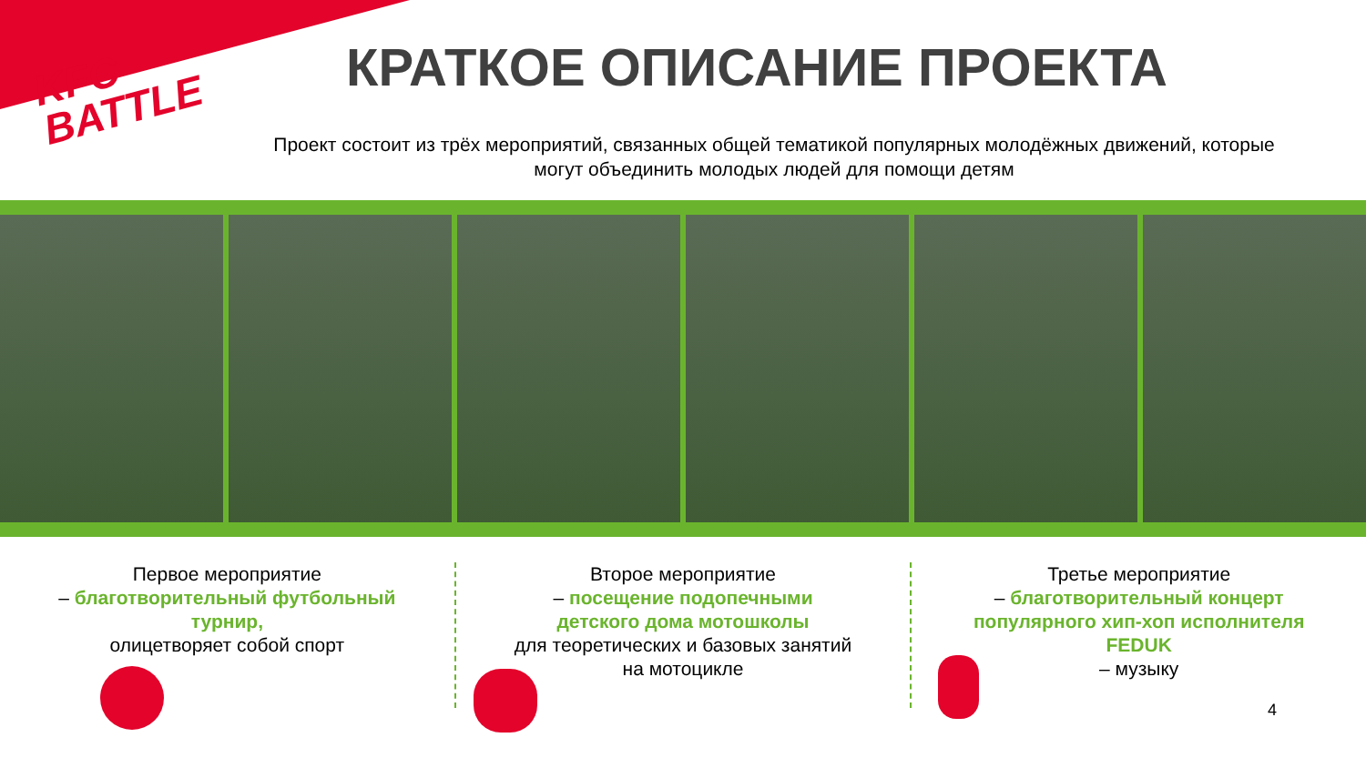KFC
BATTLE
КРАТКОЕ ОПИСАНИЕ ПРОЕКТА
Проект состоит из трёх мероприятий, связанных общей тематикой популярных молодёжных движений, которые могут объединить молодых людей для помощи детям
Первое мероприятие
– благотворительный футбольный турнир,
олицетворяет собой спорт
Второе мероприятие
– посещение подопечными детского дома мотошколы
для теоретических и базовых занятий на мотоцикле
Третье мероприятие
– благотворительный концерт популярного хип-хоп исполнителя FEDUK
– музыку
4